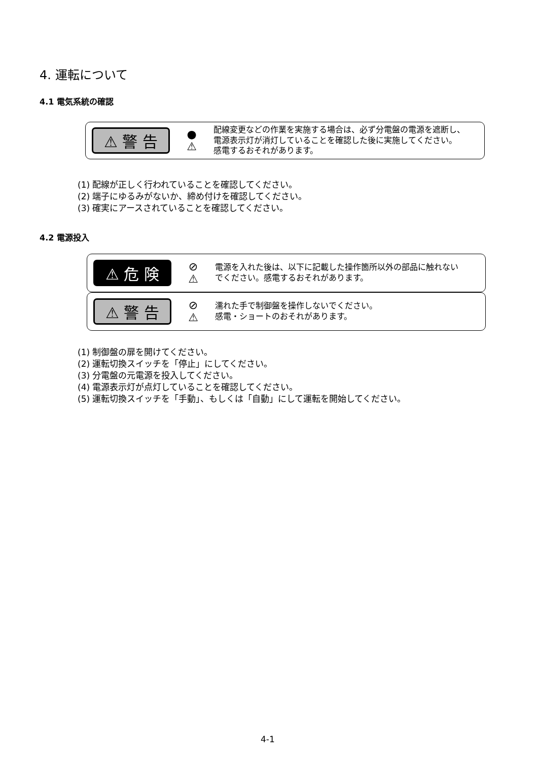4. 運転について
4.1 電気系統の確認
⚠ 警 告
●
⚠
配線変更などの作業を実施する場合は、必ず分電盤の電源を遮断し、
電源表示灯が消灯していることを確認した後に実施してください。
感電するおそれがあります。
(1) 配線が正しく行われていることを確認してください。
(2) 端子にゆるみがないか、締め付けを確認してください。
(3) 確実にアースされていることを確認してください。
4.2 電源投入
⚠ 危 険
⊘
⚠
電源を入れた後は、以下に記載した操作箇所以外の部品に触れない
でください。感電するおそれがあります。
⚠ 警 告
⊘
⚠
濡れた手で制御盤を操作しないでください。
感電・ショートのおそれがあります。
(1) 制御盤の扉を開けてください。
(2) 運転切換スイッチを「停止」にしてください。
(3) 分電盤の元電源を投入してください。
(4) 電源表示灯が点灯していることを確認してください。
(5) 運転切換スイッチを「手動」、もしくは「自動」にして運転を開始してください。
4-1